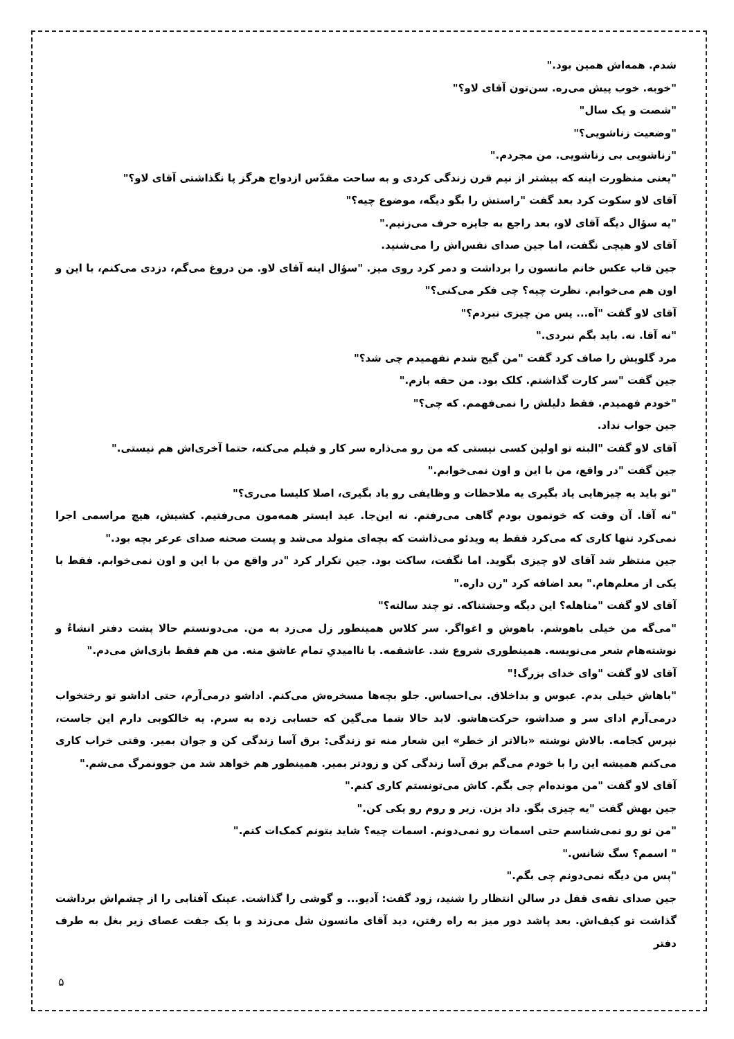شدم. همه‌اش همین بود."
"خوبه. خوب پیش می‌ره. سن‌تون آقای لاو؟"
"شصت و یک سال"
"وضعیت زناشویی؟"
"زناشویی بی زناشویی. من مجردم."
"یعنی منظورت اینه که بیشتر از نیم قرن زندگی کردی و به ساحت مقدّس ازدواج هرگز پا نگذاشتی آقای لاو؟"
آقای لاو سکوت کرد بعد گفت "راستش را بگو دیگه، موضوع چیه؟"
"یه سؤال دیگه آقای لاو، بعد راجع به جایزه حرف می‌زنیم."
آقای لاو هیچی نگفت، اما جین صدای نفس‌اش را می‌شنید.
جین قاب عکس خانم مانسون را برداشت و دمر کرد روی میز. "سؤال اینه آقای لاو. من دروغ می‌گم، دزدی می‌کنم، با این و اون هم می‌خوابم. نظرت چیه؟ چی فکر می‌کنی؟"
آقای لاو گفت "آه... پس من چیزی نبردم؟"
"نه آقا. نه. باید بگم نبردی."
مرد گلویش را صاف کرد گفت "من گیج شدم نفهمیدم چی شد؟"
جین گفت "سر کارت گذاشتم. کلک بود. من حقه بازم."
"خودم فهمیدم. فقط دلیلش را نمی‌فهمم. که چی؟"
جین جواب نداد.
آقای لاو گفت "البته تو اولین کسی نیستی که من رو می‌ذاره سر کار و فیلم می‌کنه، حتما آخری‌اش هم نیستی."
جین گفت "در واقع، من با این و اون نمی‌خوابم."
"تو باید یه چیزهایی یاد بگیری یه ملاحظات و وظایفی رو یاد بگیری، اصلا کلیسا می‌ری؟"
"نه آقا. آن وقت که خونمون بودم گاهی می‌رفتم. نه این‌جا. عید ایستر همه‌مون می‌رفتیم. کشیش، هیچ مراسمی اجرا نمی‌کرد تنها کاری که می‌کرد فقط یه ویدئو می‌ذاشت که بچه‌ای متولد می‌شد و پست صحنه صدای عرعر بچه بود."
جین منتظر شد آقای لاو چیزی بگوید. اما نگفت، ساکت بود. جین تکرار کرد "در واقع من با این و اون نمی‌خوابم. فقط با یکی از معلم‌هام." بعد اضافه کرد "زن داره."
آقای لاو گفت "متاهله؟ این دیگه وحشتناکه. تو چند سالته؟"
"می‌گه من خیلی باهوشم. باهوش و اغواگر. سر کلاس همینطور زل می‌زد به من. می‌دونستم حالا پشت دفتر انشاءُ و نوشته‌هام شعر می‌نویسه. همینطوری شروع شد. عاشقمه. با ناامیدیِ تمام عاشق منه. من هم فقط بازی‌اش می‌دم."
آقای لاو گفت "وای خدای بزرگ!"
"باهاش خیلی بدم. عبوس و بداخلاق. بی‌احساس. جلو بچه‌ها مسخره‌ش می‌کنم. اداشو درمی‌آرم، حتی اداشو تو رختخواب درمی‌آرم ادای سر و صداشو، حرکت‌هاشو. لابد حالا شما می‌گین که حسابی زده به سرم. یه خالکوبی دارم این جاست، نپرس کجامه. بالاش نوشته «بالاتر از خطر» این شعار منه تو زندگی: برق آسا زندگی کن و جوان بمیر. وقتی خراب کاری می‌کنم همیشه این را با خودم می‌گم برق آسا زندگی کن و زودتر بمیر. همینطور هم خواهد شد من جوونمرگ می‌شم."
آقای لاو گفت "من مونده‌ام چی بگم. کاش می‌تونستم کاری کنم."
جین بهش گفت "یه چیزی بگو. داد بزن. زیر و روم رو یکی کن."
"من تو رو نمی‌شناسم حتی اسمات رو نمی‌دونم. اسمات چیه؟ شاید بتونم کمک‌ات کنم."
" اسمم؟ سگ شانس."
"پس من دیگه نمی‌دونم چی بگم."
جین صدای تقه‌ی قفل در سالن انتظار را شنید، زود گفت: آدیو... و گوشی را گذاشت. عینک آفتابی را از چشم‌اش برداشت گذاشت تو کیف‌اش. بعد پاشد دور میز به راه رفتن، دید آقای مانسون شل می‌زند و با یک جفت عصای زیر بغل به طرف دفتر
۵